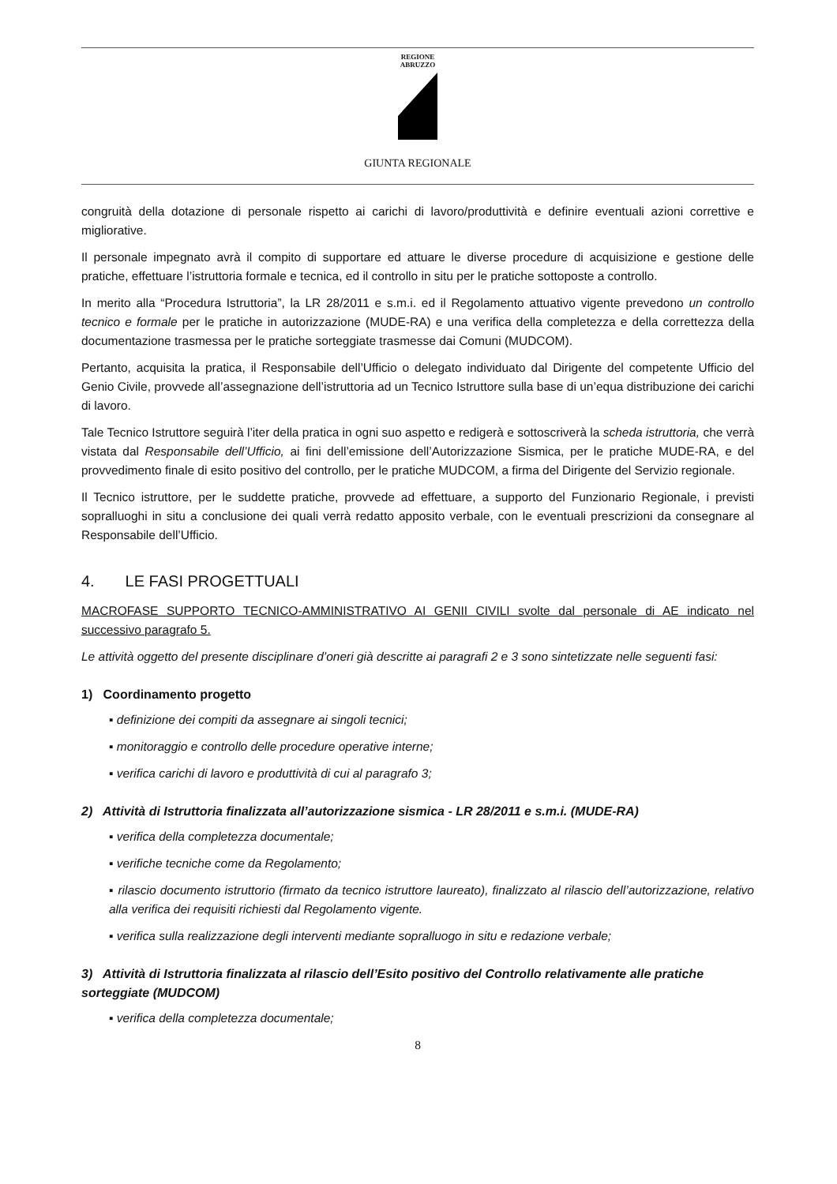REGIONE
ABRUZZO
GIUNTA REGIONALE
congruità della dotazione di personale rispetto ai carichi di lavoro/produttività e definire eventuali azioni correttive e migliorative.
Il personale impegnato avrà il compito di supportare ed attuare le diverse procedure di acquisizione e gestione delle pratiche, effettuare l’istruttoria formale e tecnica, ed il controllo in situ per le pratiche sottoposte a controllo.
In merito alla “Procedura Istruttoria”, la LR 28/2011 e s.m.i. ed il Regolamento attuativo vigente prevedono un controllo tecnico e formale per le pratiche in autorizzazione (MUDE-RA) e una verifica della completezza e della correttezza della documentazione trasmessa per le pratiche sorteggiate trasmesse dai Comuni (MUDCOM).
Pertanto, acquisita la pratica, il Responsabile dell’Ufficio o delegato individuato dal Dirigente del competente Ufficio del Genio Civile, provvede all’assegnazione dell’istruttoria ad un Tecnico Istruttore sulla base di un’equa distribuzione dei carichi di lavoro.
Tale Tecnico Istruttore seguirà l’iter della pratica in ogni suo aspetto e redigerà e sottoscriverà la scheda istruttoria, che verrà vistata dal Responsabile dell’Ufficio, ai fini dell’emissione dell’Autorizzazione Sismica, per le pratiche MUDE-RA, e del provvedimento finale di esito positivo del controllo, per le pratiche MUDCOM, a firma del Dirigente del Servizio regionale.
Il Tecnico istruttore, per le suddette pratiche, provvede ad effettuare, a supporto del Funzionario Regionale, i previsti sopralluoghi in situ a conclusione dei quali verrà redatto apposito verbale, con le eventuali prescrizioni da consegnare al Responsabile dell’Ufficio.
4. LE FASI PROGETTUALI
MACROFASE SUPPORTO TECNICO-AMMINISTRATIVO AI GENII CIVILI svolte dal personale di AE indicato nel successivo paragrafo 5.
Le attività oggetto del presente disciplinare d’oneri già descritte ai paragrafi 2 e 3 sono sintetizzate nelle seguenti fasi:
1) Coordinamento progetto
▪ definizione dei compiti da assegnare ai singoli tecnici;
▪ monitoraggio e controllo delle procedure operative interne;
▪ verifica carichi di lavoro e produttività di cui al paragrafo 3;
2) Attività di Istruttoria finalizzata all’autorizzazione sismica - LR 28/2011 e s.m.i. (MUDE-RA)
▪ verifica della completezza documentale;
▪ verifiche tecniche come da Regolamento;
▪ rilascio documento istruttorio (firmato da tecnico istruttore laureato), finalizzato al rilascio dell’autorizzazione, relativo alla verifica dei requisiti richiesti dal Regolamento vigente.
▪ verifica sulla realizzazione degli interventi mediante sopralluogo in situ e redazione verbale;
3) Attività di Istruttoria finalizzata al rilascio dell’Esito positivo del Controllo relativamente alle pratiche sorteggiate (MUDCOM)
▪ verifica della completezza documentale;
8